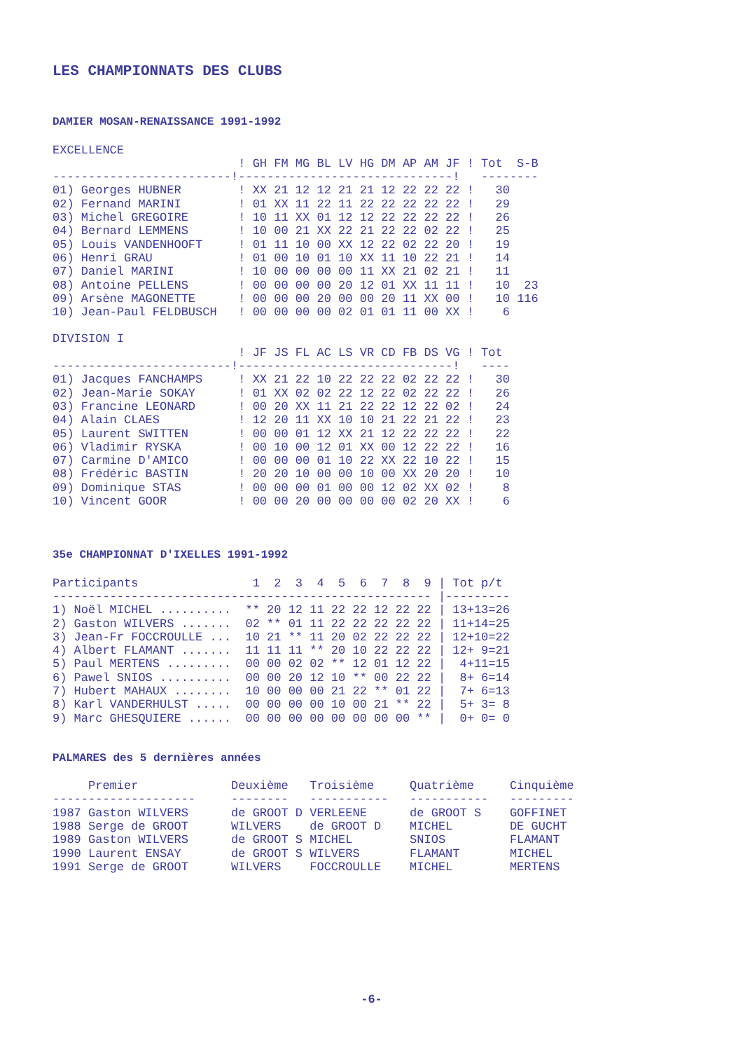LES CHAMPIONNATS DES CLUBS
DAMIER MOSAN-RENAISSANCE 1991-1992
EXCELLENCE
| | ! GH FM MG BL LV HG DM AP AM JF ! | Tot | S-B |
| --- | --- | --- | --- |
| ------------------------- | !------------------------------! | ---- | ---- |
| 01) Georges HUBNER | ! XX 21 12 12 21 21 12 22 22 22 ! | 30 | |
| 02) Fernand MARINI | ! 01 XX 11 22 11 22 22 22 22 22 ! | 29 | |
| 03) Michel GREGOIRE | ! 10 11 XX 01 12 12 22 22 22 22 ! | 26 | |
| 04) Bernard LEMMENS | ! 10 00 21 XX 22 21 22 22 02 22 ! | 25 | |
| 05) Louis VANDENHOOFT | ! 01 11 10 00 XX 12 22 02 22 20 ! | 19 | |
| 06) Henri GRAU | ! 01 00 10 01 10 XX 11 10 22 21 ! | 14 | |
| 07) Daniel MARINI | ! 10 00 00 00 00 11 XX 21 02 21 ! | 11 | |
| 08) Antoine PELLENS | ! 00 00 00 00 20 12 01 XX 11 11 ! | 10 | 23 |
| 09) Arsène MAGONETTE | ! 00 00 00 20 00 00 20 11 XX 00 ! | 10 | 116 |
| 10) Jean-Paul FELDBUSCH | ! 00 00 00 00 02 01 01 11 00 XX ! | 6 | |
DIVISION I
| | ! JF JS FL AC LS VR CD FB DS VG ! | Tot |
| --- | --- | --- |
| ------------------------- | !------------------------------! | ---- |
| 01) Jacques FANCHAMPS | ! XX 21 22 10 22 22 22 02 22 22 ! | 30 |
| 02) Jean-Marie SOKAY | ! 01 XX 02 02 22 12 22 02 22 22 ! | 26 |
| 03) Francine LEONARD | ! 00 20 XX 11 21 22 22 12 22 02 ! | 24 |
| 04) Alain CLAES | ! 12 20 11 XX 10 10 21 22 21 22 ! | 23 |
| 05) Laurent SWITTEN | ! 00 00 01 12 XX 21 12 22 22 22 ! | 22 |
| 06) Vladimir RYSKA | ! 00 10 00 12 01 XX 00 12 22 22 ! | 16 |
| 07) Carmine D'AMICO | ! 00 00 00 01 10 22 XX 22 10 22 ! | 15 |
| 08) Frédéric BASTIN | ! 20 20 10 00 00 10 00 XX 20 20 ! | 10 |
| 09) Dominique STAS | ! 00 00 00 01 00 00 12 02 XX 02 ! | 8 |
| 10) Vincent GOOR | ! 00 00 20 00 00 00 00 02 20 XX ! | 6 |
35e CHAMPIONNAT D'IXELLES 1991-1992
| Participants | 1 2 3 4 5 6 7 8 9 | / Tot p/t |
| --- | --- | --- |
| -------------------------- | --------------------------- | /--------- |
| 1) Noël MICHEL .......... | ** 20 12 11 22 22 12 22 22 | / 13+13=26 |
| 2) Gaston WILVERS ....... | 02 ** 01 11 22 22 22 22 22 | / 11+14=25 |
| 3) Jean-Fr FOCCROULLE ... | 10 21 ** 11 20 02 22 22 22 | / 12+10=22 |
| 4) Albert FLAMANT ....... | 11 11 11 ** 20 10 22 22 22 | / 12+ 9=21 |
| 5) Paul MERTENS ......... | 00 00 02 02 ** 12 01 12 22 | / 4+11=15 |
| 6) Pawel SNIOS .......... | 00 00 20 12 10 ** 00 22 22 | / 8+ 6=14 |
| 7) Hubert MAHAUX ........ | 10 00 00 00 21 22 ** 01 22 | / 7+ 6=13 |
| 8) Karl VANDERHULST ..... | 00 00 00 00 10 00 21 ** 22 | / 5+ 3= 8 |
| 9) Marc GHESQUIERE ...... | 00 00 00 00 00 00 00 00 ** | / 0+ 0= 0 |
PALMARES des 5 dernières années
| Premier | Deuxième | Troisième | Quatrième | Cinquième |
| --- | --- | --- | --- | --- |
| -------------------- | -------- | ----------- | ----------- | --------- |
| 1987 Gaston WILVERS | de GROOT D | VERLEENE | de GROOT S | GOFFINET |
| 1988 Serge de GROOT | WILVERS | de GROOT D | MICHEL | DE GUCHT |
| 1989 Gaston WILVERS | de GROOT S | MICHEL | SNIOS | FLAMANT |
| 1990 Laurent ENSAY | de GROOT S | WILVERS | FLAMANT | MICHEL |
| 1991 Serge de GROOT | WILVERS | FOCCROULLE | MICHEL | MERTENS |
-6-